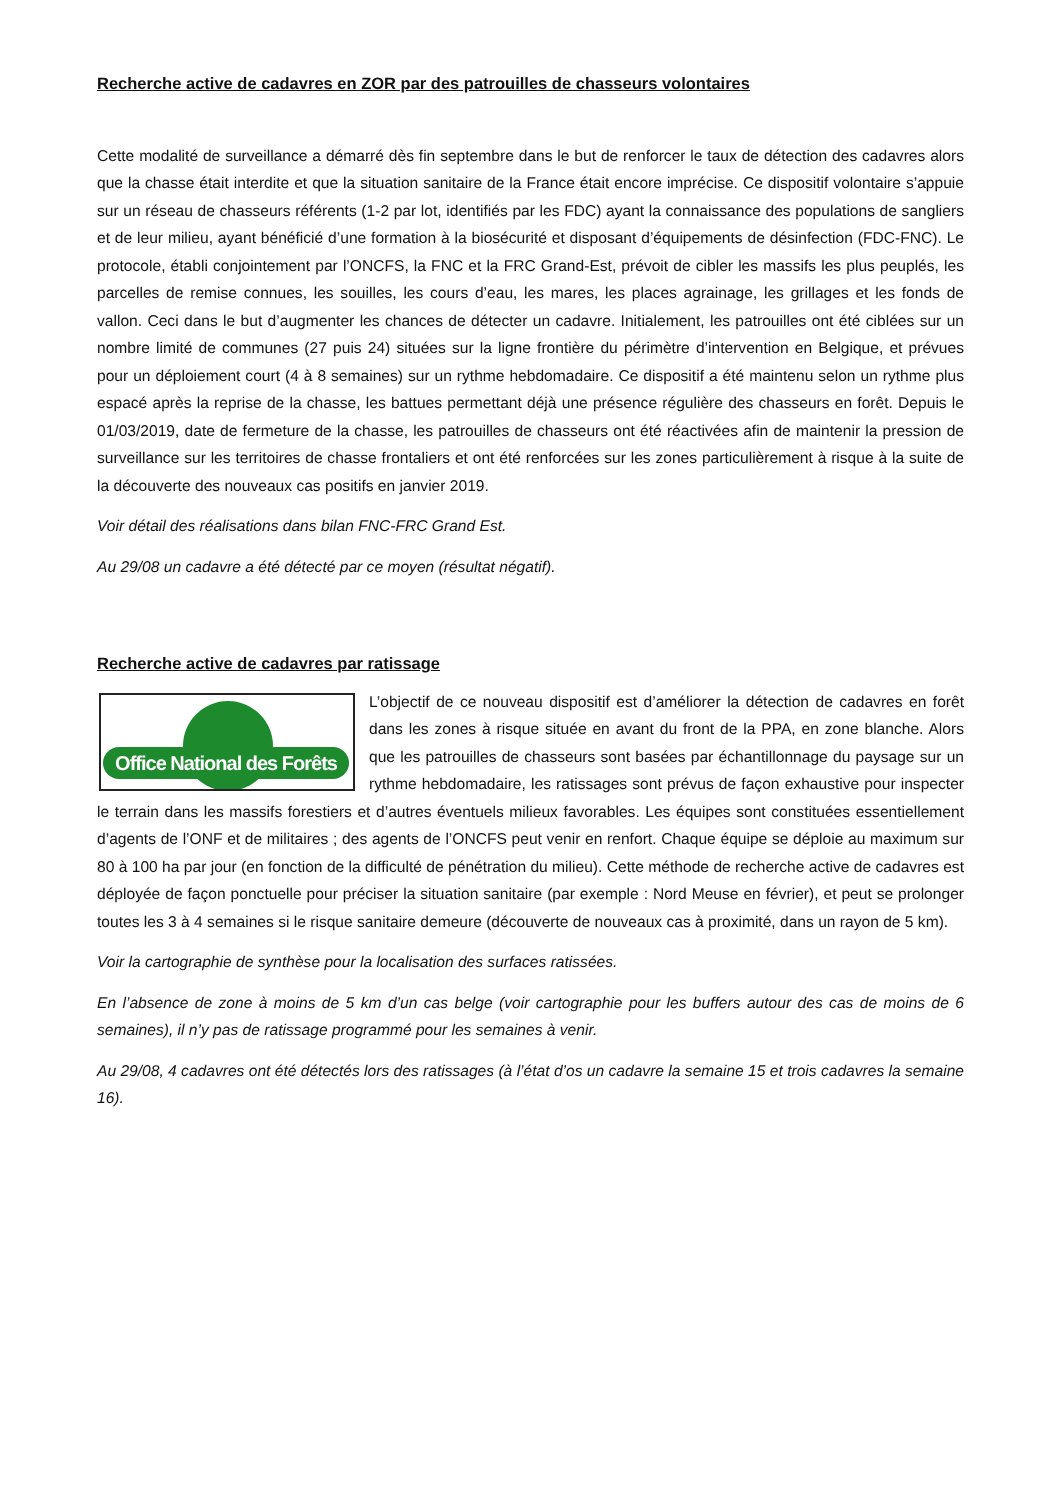Recherche active de cadavres en ZOR par des patrouilles de chasseurs volontaires
Cette modalité de surveillance a démarré dès fin septembre dans le but de renforcer le taux de détection des cadavres alors que la chasse était interdite et que la situation sanitaire de la France était encore imprécise. Ce dispositif volontaire s’appuie sur un réseau de chasseurs référents (1-2 par lot, identifiés par les FDC) ayant la connaissance des populations de sangliers et de leur milieu, ayant bénéficié d’une formation à la biosécurité et disposant d’équipements de désinfection (FDC-FNC). Le protocole, établi conjointement par l’ONCFS, la FNC et la FRC Grand-Est, prévoit de cibler les massifs les plus peuplés, les parcelles de remise connues, les souilles, les cours d’eau, les mares, les places agrainage, les grillages et les fonds de vallon. Ceci dans le but d’augmenter les chances de détecter un cadavre. Initialement, les patrouilles ont été ciblées sur un nombre limité de communes (27 puis 24) situées sur la ligne frontière du périmètre d’intervention en Belgique, et prévues pour un déploiement court (4 à 8 semaines) sur un rythme hebdomadaire. Ce dispositif a été maintenu selon un rythme plus espacé après la reprise de la chasse, les battues permettant déjà une présence régulière des chasseurs en forêt. Depuis le 01/03/2019, date de fermeture de la chasse, les patrouilles de chasseurs ont été réactivées afin de maintenir la pression de surveillance sur les territoires de chasse frontaliers et ont été renforcées sur les zones particulièrement à risque à la suite de la découverte des nouveaux cas positifs en janvier 2019.
Voir détail des réalisations dans bilan FNC-FRC Grand Est.
Au 29/08 un cadavre a été détecté par ce moyen (résultat négatif).
Recherche active de cadavres par ratissage
Office National des Forêts
L’objectif de ce nouveau dispositif est d’améliorer la détection de cadavres en forêt dans les zones à risque située en avant du front de la PPA, en zone blanche. Alors que les patrouilles de chasseurs sont basées par échantillonnage du paysage sur un rythme hebdomadaire, les ratissages sont prévus de façon exhaustive pour inspecter le terrain dans les massifs forestiers et d’autres éventuels milieux favorables. Les équipes sont constituées essentiellement d’agents de l’ONF et de militaires ; des agents de l’ONCFS peut venir en renfort. Chaque équipe se déploie au maximum sur 80 à 100 ha par jour (en fonction de la difficulté de pénétration du milieu). Cette méthode de recherche active de cadavres est déployée de façon ponctuelle pour préciser la situation sanitaire (par exemple : Nord Meuse en février), et peut se prolonger toutes les 3 à 4 semaines si le risque sanitaire demeure (découverte de nouveaux cas à proximité, dans un rayon de 5 km).
Voir la cartographie de synthèse pour la localisation des surfaces ratissées.
En l’absence de zone à moins de 5 km d’un cas belge (voir cartographie pour les buffers autour des cas de moins de 6 semaines), il n’y pas de ratissage programmé pour les semaines à venir.
Au 29/08, 4 cadavres ont été détectés lors des ratissages (à l’état d’os un cadavre la semaine 15 et trois cadavres la semaine 16).